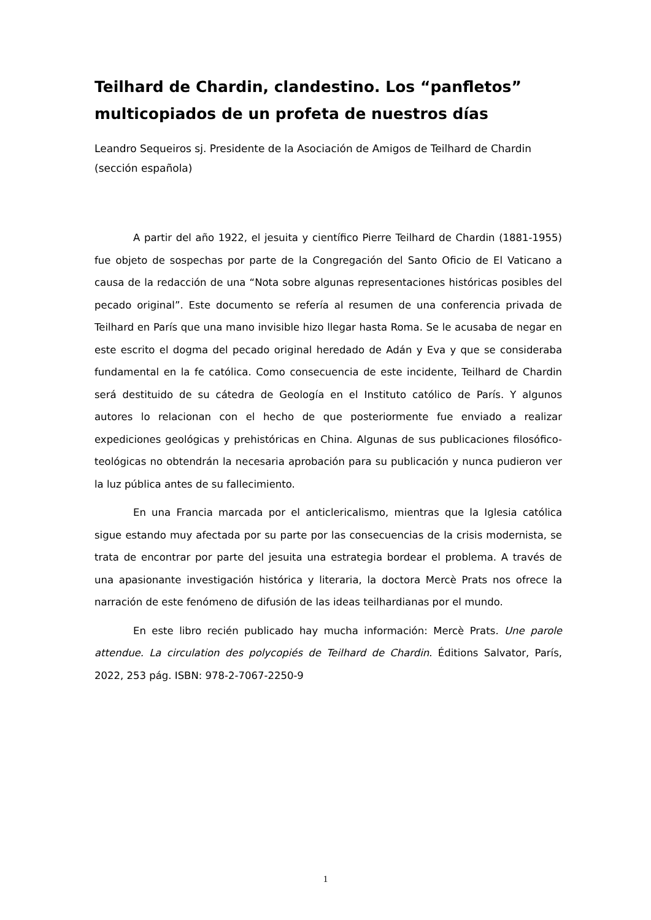Teilhard de Chardin, clandestino. Los “panfletos” multicopiados de un profeta de nuestros días
Leandro Sequeiros sj. Presidente de la Asociación de Amigos de Teilhard de Chardin (sección española)
A partir del año 1922, el jesuita y científico Pierre Teilhard de Chardin (1881-1955) fue objeto de sospechas por parte de la Congregación del Santo Oficio de El Vaticano a causa de la redacción de una “Nota sobre algunas representaciones históricas posibles del pecado original”. Este documento se refería al resumen de una conferencia privada de Teilhard en París que una mano invisible hizo llegar hasta Roma. Se le acusaba de negar en este escrito el dogma del pecado original heredado de Adán y Eva y que se consideraba fundamental en la fe católica. Como consecuencia de este incidente, Teilhard de Chardin será destituido de su cátedra de Geología en el Instituto católico de París. Y algunos autores lo relacionan con el hecho de que posteriormente fue enviado a realizar expediciones geológicas y prehistóricas en China. Algunas de sus publicaciones filosófico-teológicas no obtendrán la necesaria aprobación para su publicación y nunca pudieron ver la luz pública antes de su fallecimiento.
En una Francia marcada por el anticlericalismo, mientras que la Iglesia católica sigue estando muy afectada por su parte por las consecuencias de la crisis modernista, se trata de encontrar por parte del jesuita una estrategia bordear el problema. A través de una apasionante investigación histórica y literaria, la doctora Mercè Prats nos ofrece la narración de este fenómeno de difusión de las ideas teilhardianas por el mundo.
En este libro recién publicado hay mucha información: Mercè Prats. Une parole attendue. La circulation des polycopiés de Teilhard de Chardin. Éditions Salvator, París, 2022, 253 pág. ISBN: 978-2-7067-2250-9
1